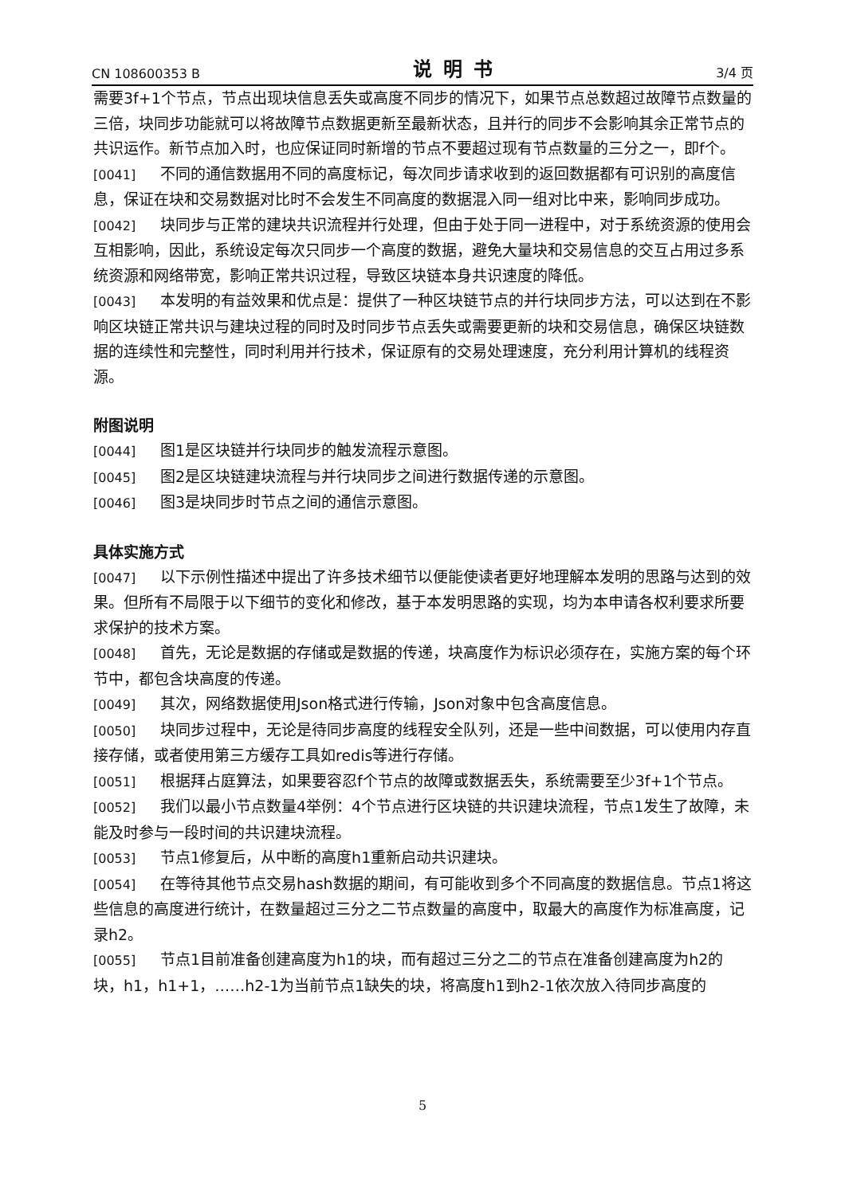CN 108600353 B 说明书 3/4 页
需要3f+1个节点，节点出现块信息丢失或高度不同步的情况下，如果节点总数超过故障节点数量的三倍，块同步功能就可以将故障节点数据更新至最新状态，且并行的同步不会影响其余正常节点的共识运作。新节点加入时，也应保证同时新增的节点不要超过现有节点数量的三分之一，即f个。
[0041] 不同的通信数据用不同的高度标记，每次同步请求收到的返回数据都有可识别的高度信息，保证在块和交易数据对比时不会发生不同高度的数据混入同一组对比中来，影响同步成功。
[0042] 块同步与正常的建块共识流程并行处理，但由于处于同一进程中，对于系统资源的使用会互相影响，因此，系统设定每次只同步一个高度的数据，避免大量块和交易信息的交互占用过多系统资源和网络带宽，影响正常共识过程，导致区块链本身共识速度的降低。
[0043] 本发明的有益效果和优点是：提供了一种区块链节点的并行块同步方法，可以达到在不影响区块链正常共识与建块过程的同时及时同步节点丢失或需要更新的块和交易信息，确保区块链数据的连续性和完整性，同时利用并行技术，保证原有的交易处理速度，充分利用计算机的线程资源。
附图说明
[0044] 图1是区块链并行块同步的触发流程示意图。
[0045] 图2是区块链建块流程与并行块同步之间进行数据传递的示意图。
[0046] 图3是块同步时节点之间的通信示意图。
具体实施方式
[0047] 以下示例性描述中提出了许多技术细节以便能使读者更好地理解本发明的思路与达到的效果。但所有不局限于以下细节的变化和修改，基于本发明思路的实现，均为本申请各权利要求所要求保护的技术方案。
[0048] 首先，无论是数据的存储或是数据的传递，块高度作为标识必须存在，实施方案的每个环节中，都包含块高度的传递。
[0049] 其次，网络数据使用Json格式进行传输，Json对象中包含高度信息。
[0050] 块同步过程中，无论是待同步高度的线程安全队列，还是一些中间数据，可以使用内存直接存储，或者使用第三方缓存工具如redis等进行存储。
[0051] 根据拜占庭算法，如果要容忍f个节点的故障或数据丢失，系统需要至少3f+1个节点。
[0052] 我们以最小节点数量4举例：4个节点进行区块链的共识建块流程，节点1发生了故障，未能及时参与一段时间的共识建块流程。
[0053] 节点1修复后，从中断的高度h1重新启动共识建块。
[0054] 在等待其他节点交易hash数据的期间，有可能收到多个不同高度的数据信息。节点1将这些信息的高度进行统计，在数量超过三分之二节点数量的高度中，取最大的高度作为标准高度，记录h2。
[0055] 节点1目前准备创建高度为h1的块，而有超过三分之二的节点在准备创建高度为h2的块，h1，h1+1，……h2-1为当前节点1缺失的块，将高度h1到h2-1依次放入待同步高度的
5